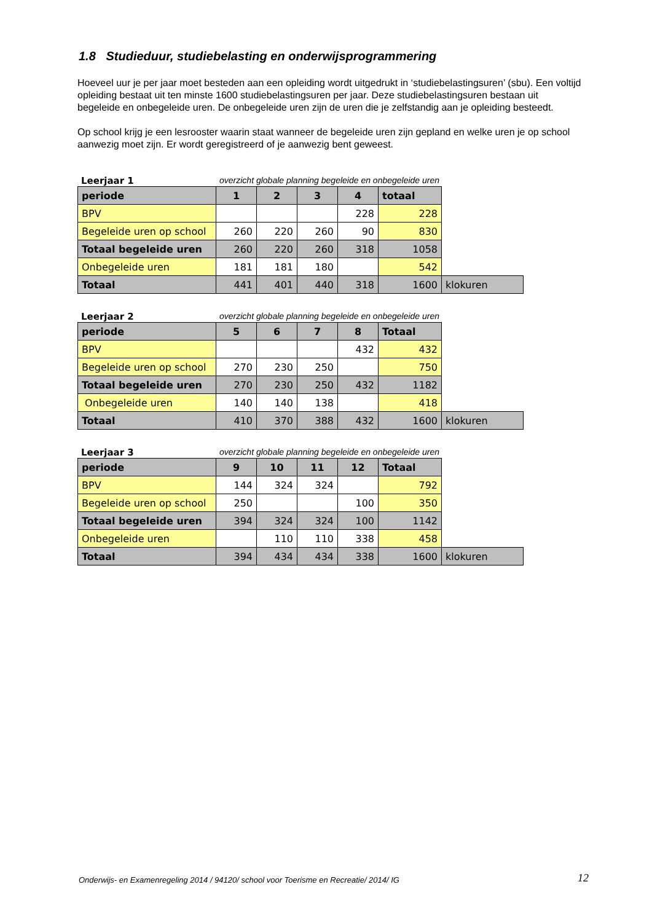1.8 Studieduur, studiebelasting en onderwijsprogrammering
Hoeveel uur je per jaar moet besteden aan een opleiding wordt uitgedrukt in ‘studiebelastingsuren’ (sbu). Een voltijd opleiding bestaat uit ten minste 1600 studiebelastingsuren per jaar. Deze studiebelastingsuren bestaan uit begeleide en onbegeleide uren. De onbegeleide uren zijn de uren die je zelfstandig aan je opleiding besteedt.
Op school krijg je een lesrooster waarin staat wanneer de begeleide uren zijn gepland en welke uren je op school aanwezig moet zijn. Er wordt geregistreerd of je aanwezig bent geweest.
Leerjaar 1 overzicht globale planning begeleide en onbegeleide uren
| periode | 1 | 2 | 3 | 4 | totaal | |
| --- | --- | --- | --- | --- | --- | --- |
| BPV | | | | 228 | 228 | |
| Begeleide uren op school | 260 | 220 | 260 | 90 | 830 | |
| Totaal begeleide uren | 260 | 220 | 260 | 318 | 1058 | |
| Onbegeleide uren | 181 | 181 | 180 | | 542 | |
| Totaal | 441 | 401 | 440 | 318 | 1600 | klokuren |
Leerjaar 2 overzicht globale planning begeleide en onbegeleide uren
| periode | 5 | 6 | 7 | 8 | Totaal | |
| --- | --- | --- | --- | --- | --- | --- |
| BPV | | | | 432 | 432 | |
| Begeleide uren op school | 270 | 230 | 250 | | 750 | |
| Totaal begeleide uren | 270 | 230 | 250 | 432 | 1182 | |
| Onbegeleide uren | 140 | 140 | 138 | | 418 | |
| Totaal | 410 | 370 | 388 | 432 | 1600 | klokuren |
Leerjaar 3 overzicht globale planning begeleide en onbegeleide uren
| periode | 9 | 10 | 11 | 12 | Totaal | |
| --- | --- | --- | --- | --- | --- | --- |
| BPV | 144 | 324 | 324 | | 792 | |
| Begeleide uren op school | 250 | | | 100 | 350 | |
| Totaal begeleide uren | 394 | 324 | 324 | 100 | 1142 | |
| Onbegeleide uren | | 110 | 110 | 338 | 458 | |
| Totaal | 394 | 434 | 434 | 338 | 1600 | klokuren |
Onderwijs- en Examenregeling 2014 / 94120/ school voor Toerisme en Recreatie/ 2014/ IG
12